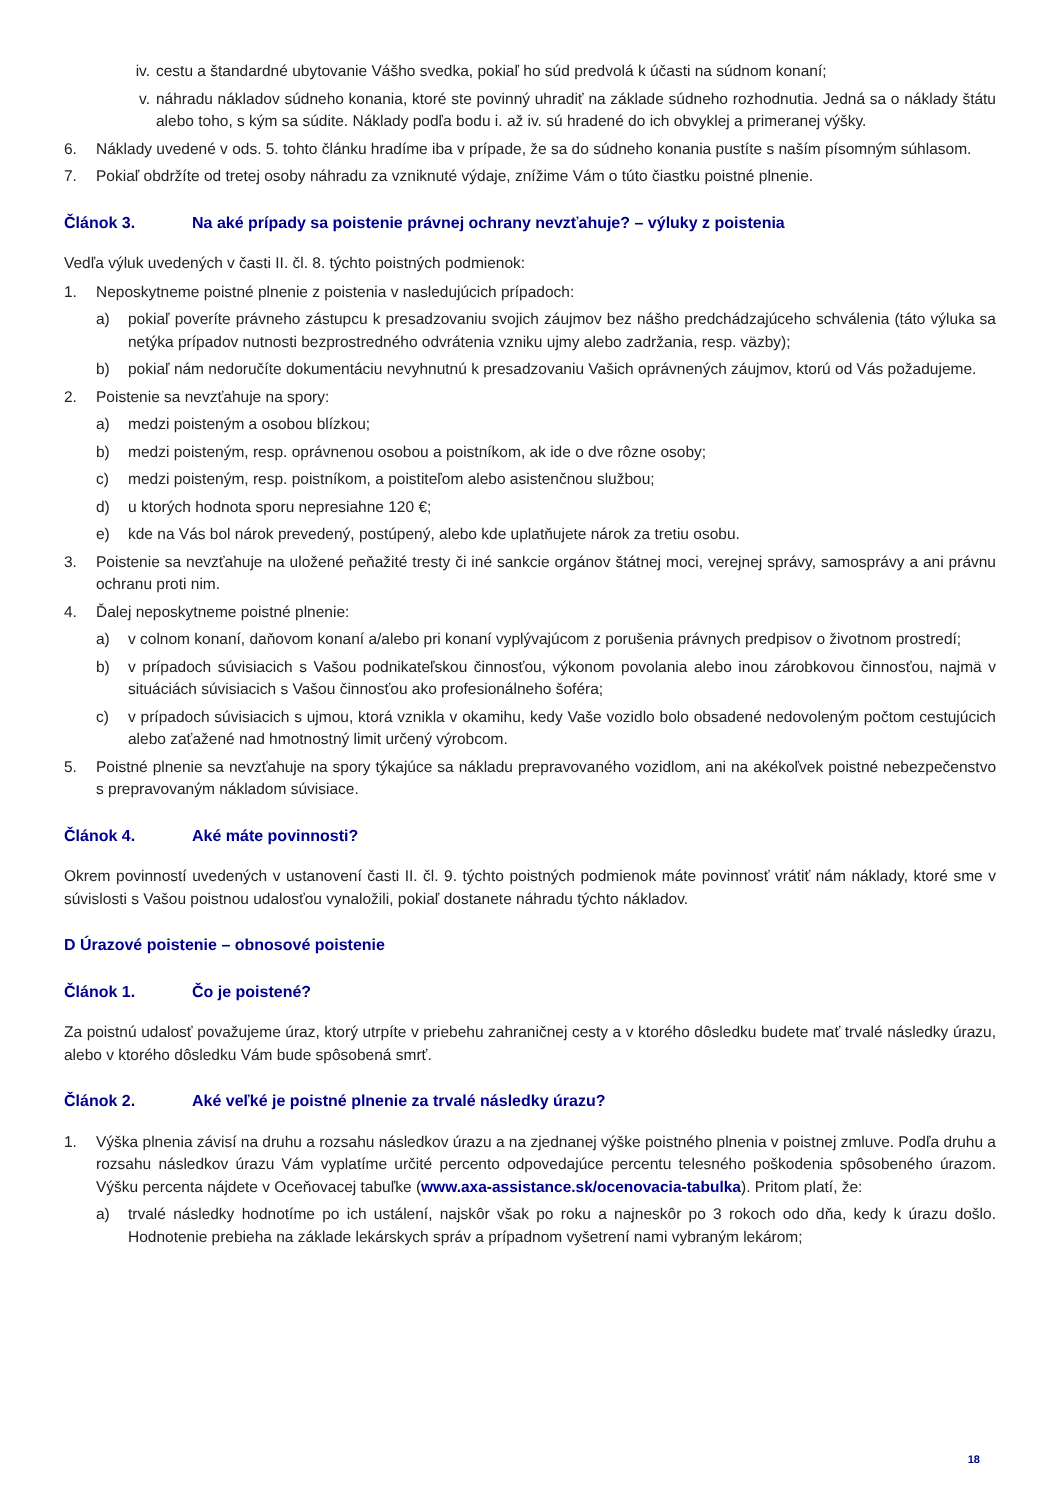iv. cestu a štandardné ubytovanie Vášho svedka, pokiaľ ho súd predvolá k účasti na súdnom konaní;
v. náhradu nákladov súdneho konania, ktoré ste povinný uhradiť na základe súdneho rozhodnutia. Jedná sa o náklady štátu alebo toho, s kým sa súdite. Náklady podľa bodu i. až iv. sú hradené do ich obvyklej a primeranej výšky.
6. Náklady uvedené v ods. 5. tohto článku hradíme iba v prípade, že sa do súdneho konania pustíte s naším písomným súhlasom.
7. Pokiaľ obdržíte od tretej osoby náhradu za vzniknuté výdaje, znížime Vám o túto čiastku poistné plnenie.
Článok 3. Na aké prípady sa poistenie právnej ochrany nevzťahuje? – výluky z poistenia
Vedľa výluk uvedených v časti II. čl. 8. týchto poistných podmienok:
1. Neposkytneme poistné plnenie z poistenia v nasledujúcich prípadoch:
a) pokiaľ poveríte právneho zástupcu k presadzovaniu svojich záujmov bez nášho predchádzajúceho schválenia (táto výluka sa netýka prípadov nutnosti bezprostredného odvrátenia vzniku ujmy alebo zadržania, resp. väzby);
b) pokiaľ nám nedoručíte dokumentáciu nevyhnutnú k presadzovaniu Vašich oprávnených záujmov, ktorú od Vás požadujeme.
2. Poistenie sa nevzťahuje na spory:
a) medzi poisteným a osobou blízkou;
b) medzi poisteným, resp. oprávnenou osobou a poistníkom, ak ide o dve rôzne osoby;
c) medzi poisteným, resp. poistníkom, a poistiteľom alebo asistenčnou službou;
d) u ktorých hodnota sporu nepresiahne 120 €;
e) kde na Vás bol nárok prevedený, postúpený, alebo kde uplatňujete nárok za tretiu osobu.
3. Poistenie sa nevzťahuje na uložené peňažité tresty či iné sankcie orgánov štátnej moci, verejnej správy, samosprávy a ani právnu ochranu proti nim.
4. Ďalej neposkytneme poistné plnenie:
a) v colnom konaní, daňovom konaní a/alebo pri konaní vyplývajúcom z porušenia právnych predpisov o životnom prostredí;
b) v prípadoch súvisiacich s Vašou podnikateľskou činnosťou, výkonom povolania alebo inou zárobkovou činnosťou, najmä v situáciách súvisiacich s Vašou činnosťou ako profesionálneho šoféra;
c) v prípadoch súvisiacich s ujmou, ktorá vznikla v okamihu, kedy Vaše vozidlo bolo obsadené nedovoleným počtom cestujúcich alebo zaťažené nad hmotnostný limit určený výrobcom.
5. Poistné plnenie sa nevzťahuje na spory týkajúce sa nákladu prepravovaného vozidlom, ani na akékoľvek poistné nebezpečenstvo s prepravovaným nákladom súvisiace.
Článok 4. Aké máte povinnosti?
Okrem povinností uvedených v ustanovení časti II. čl. 9. týchto poistných podmienok máte povinnosť vrátiť nám náklady, ktoré sme v súvislosti s Vašou poistnou udalosťou vynaložili, pokiaľ dostanete náhradu týchto nákladov.
D Úrazové poistenie – obnosové poistenie
Článok 1. Čo je poistené?
Za poistnú udalosť považujeme úraz, ktorý utrpíte v priebehu zahraničnej cesty a v ktorého dôsledku budete mať trvalé následky úrazu, alebo v ktorého dôsledku Vám bude spôsobená smrť.
Článok 2. Aké veľké je poistné plnenie za trvalé následky úrazu?
1. Výška plnenia závisí na druhu a rozsahu následkov úrazu a na zjednanej výške poistného plnenia v poistnej zmluve. Podľa druhu a rozsahu následkov úrazu Vám vyplatíme určité percento odpovedajúce percentu telesného poškodenia spôsobeného úrazom. Výšku percenta nájdete v Oceňovacej tabuľke (www.axa-assistance.sk/ocenovacia-tabulka). Pritom platí, že:
a) trvalé následky hodnotíme po ich ustálení, najskôr však po roku a najneskôr po 3 rokoch odo dňa, kedy k úrazu došlo. Hodnotenie prebieha na základe lekárskych správ a prípadnom vyšetrení nami vybraným lekárom;
18